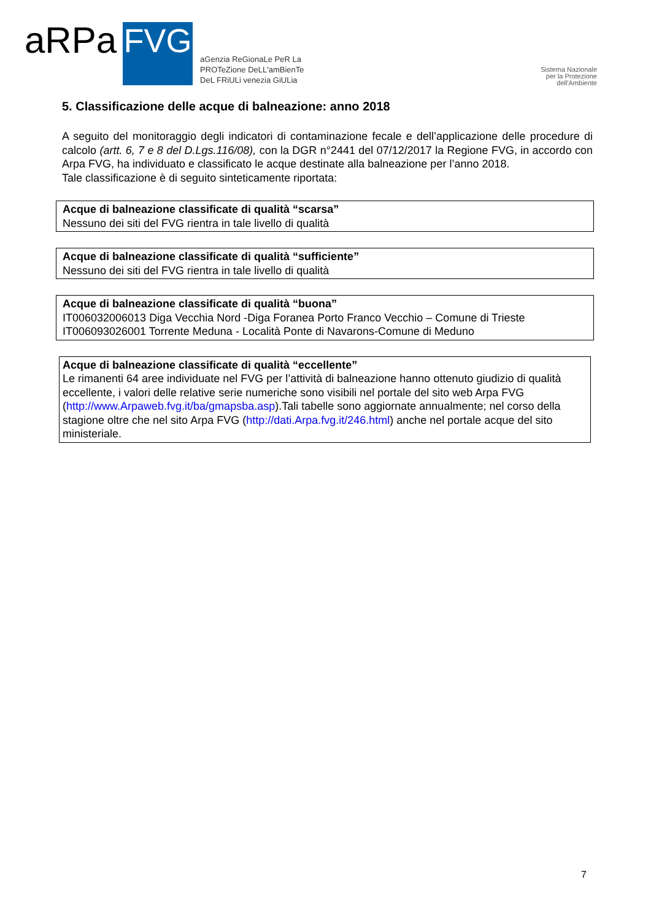aRPa
FVG
aGenzia ReGionaLe PeR La
PROTeZione DeLL'amBienTe
DeL FRiULi venezia GiULia
Sistema Nazionale
per la Protezione
dell'Ambiente
5. Classificazione delle acque di balneazione: anno 2018
A seguito del monitoraggio degli indicatori di contaminazione fecale e dell’applicazione delle procedure di calcolo (artt. 6, 7 e 8 del D.Lgs.116/08), con la DGR n°2441 del 07/12/2017 la Regione FVG, in accordo con Arpa FVG, ha individuato e classificato le acque destinate alla balneazione per l’anno 2018.
Tale classificazione è di seguito sinteticamente riportata:
Acque di balneazione classificate di qualità “scarsa”
Nessuno dei siti del FVG rientra in tale livello di qualità
Acque di balneazione classificate di qualità “sufficiente”
Nessuno dei siti del FVG rientra in tale livello di qualità
Acque di balneazione classificate di qualità “buona”
IT006032006013 Diga Vecchia Nord -Diga Foranea Porto Franco Vecchio – Comune di Trieste
IT006093026001 Torrente Meduna - Località Ponte di Navarons-Comune di Meduno
Acque di balneazione classificate di qualità “eccellente”
Le rimanenti 64 aree individuate nel FVG per l’attività di balneazione hanno ottenuto giudizio di qualità eccellente, i valori delle relative serie numeriche sono visibili nel portale del sito web Arpa FVG (http://www.Arpaweb.fvg.it/ba/gmapsba.asp).Tali tabelle sono aggiornate annualmente; nel corso della stagione oltre che nel sito Arpa FVG (http://dati.Arpa.fvg.it/246.html) anche nel portale acque del sito ministeriale.
7